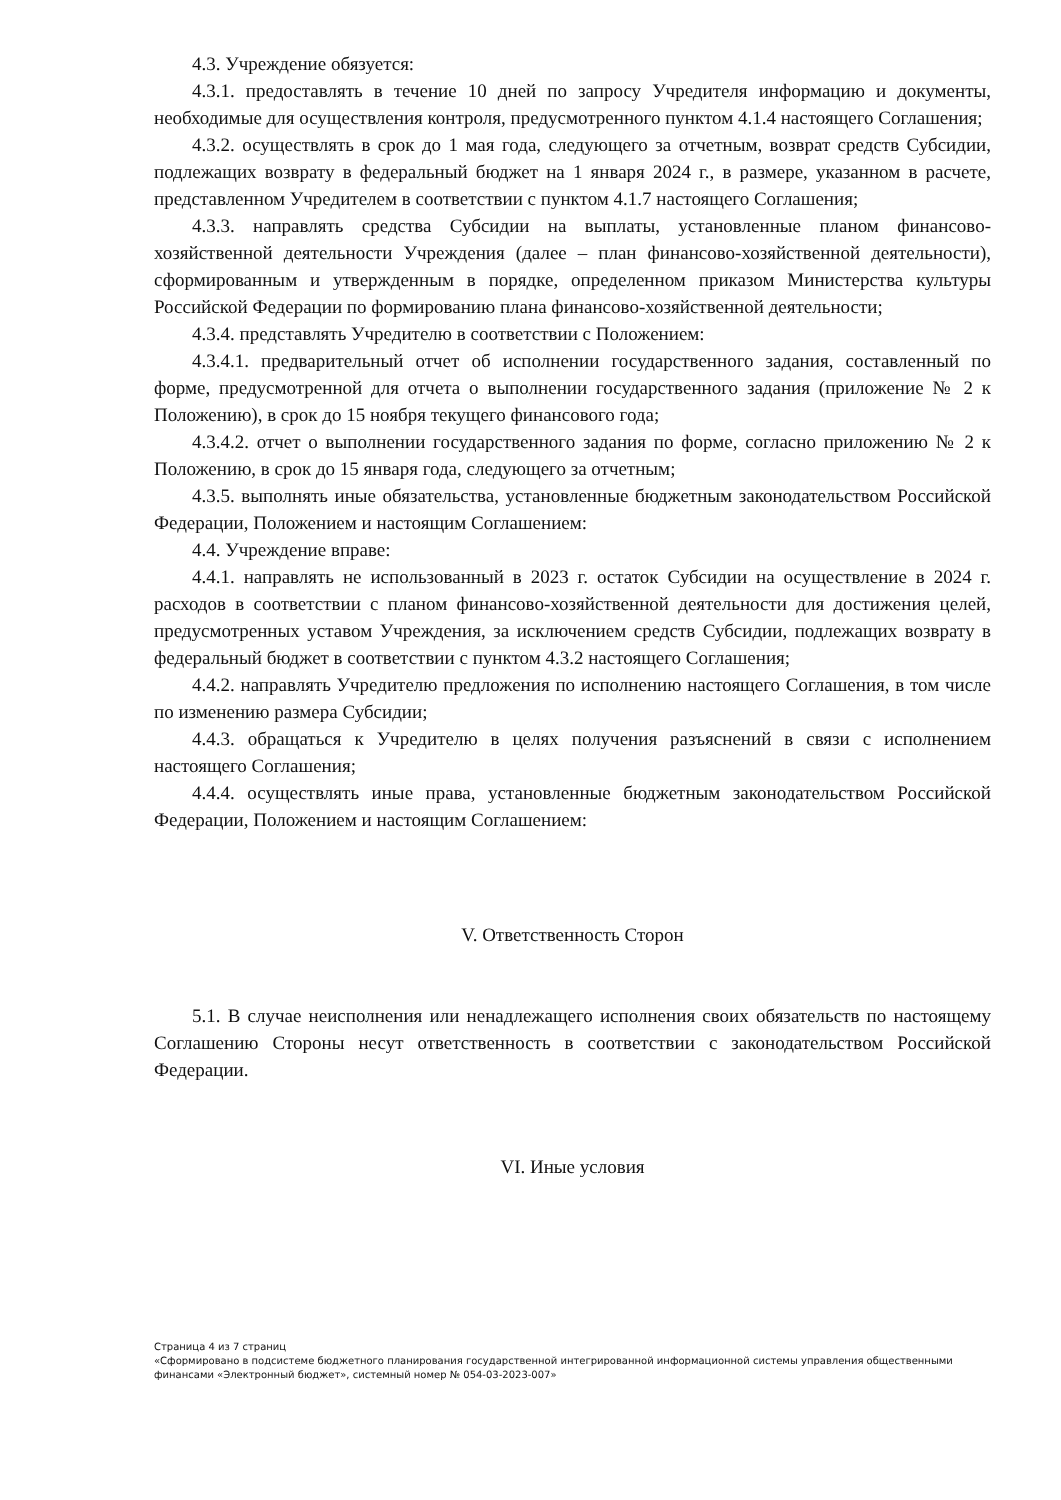4.3. Учреждение обязуется:
4.3.1. предоставлять в течение 10 дней по запросу Учредителя информацию и документы, необходимые для осуществления контроля, предусмотренного пунктом 4.1.4 настоящего Соглашения;
4.3.2. осуществлять в срок до 1 мая года, следующего за отчетным, возврат средств Субсидии, подлежащих возврату в федеральный бюджет на 1 января 2024 г., в размере, указанном в расчете, представленном Учредителем в соответствии с пунктом 4.1.7 настоящего Соглашения;
4.3.3. направлять средства Субсидии на выплаты, установленные планом финансово-хозяйственной деятельности Учреждения (далее – план финансово-хозяйственной деятельности), сформированным и утвержденным в порядке, определенном приказом Министерства культуры Российской Федерации по формированию плана финансово-хозяйственной деятельности;
4.3.4. представлять Учредителю в соответствии с Положением:
4.3.4.1. предварительный отчет об исполнении государственного задания, составленный по форме, предусмотренной для отчета о выполнении государственного задания (приложение № 2 к Положению), в срок до 15 ноября текущего финансового года;
4.3.4.2. отчет о выполнении государственного задания по форме, согласно приложению № 2 к Положению, в срок до 15 января года, следующего за отчетным;
4.3.5. выполнять иные обязательства, установленные бюджетным законодательством Российской Федерации, Положением и настоящим Соглашением:
4.4. Учреждение вправе:
4.4.1. направлять не использованный в 2023 г. остаток Субсидии на осуществление в 2024 г. расходов в соответствии с планом финансово-хозяйственной деятельности для достижения целей, предусмотренных уставом Учреждения, за исключением средств Субсидии, подлежащих возврату в федеральный бюджет в соответствии с пунктом 4.3.2 настоящего Соглашения;
4.4.2. направлять Учредителю предложения по исполнению настоящего Соглашения, в том числе по изменению размера Субсидии;
4.4.3. обращаться к Учредителю в целях получения разъяснений в связи с исполнением настоящего Соглашения;
4.4.4. осуществлять иные права, установленные бюджетным законодательством Российской Федерации, Положением и настоящим Соглашением:
V. Ответственность Сторон
5.1. В случае неисполнения или ненадлежащего исполнения своих обязательств по настоящему Соглашению Стороны несут ответственность в соответствии с законодательством Российской Федерации.
VI. Иные условия
Страница 4 из 7 страниц
«Сформировано в подсистеме бюджетного планирования государственной интегрированной информационной системы управления общественными финансами «Электронный бюджет», системный номер № 054-03-2023-007»